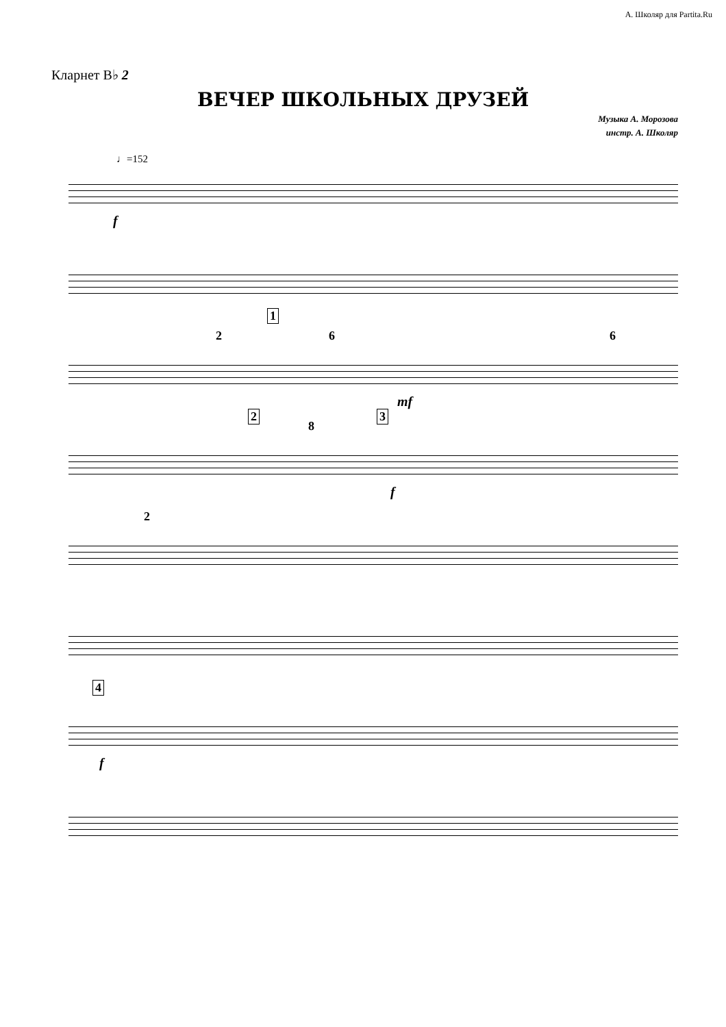А. Школяр для Partita.Ru
Кларнет B♭ 2
ВЕЧЕР ШКОЛЬНЫХ ДРУЗЕЙ
Музыка А. Морозова
инстр. А. Школяр
♩=152
f
2
1
6
mf
6
2
8
3
f
2
4
f